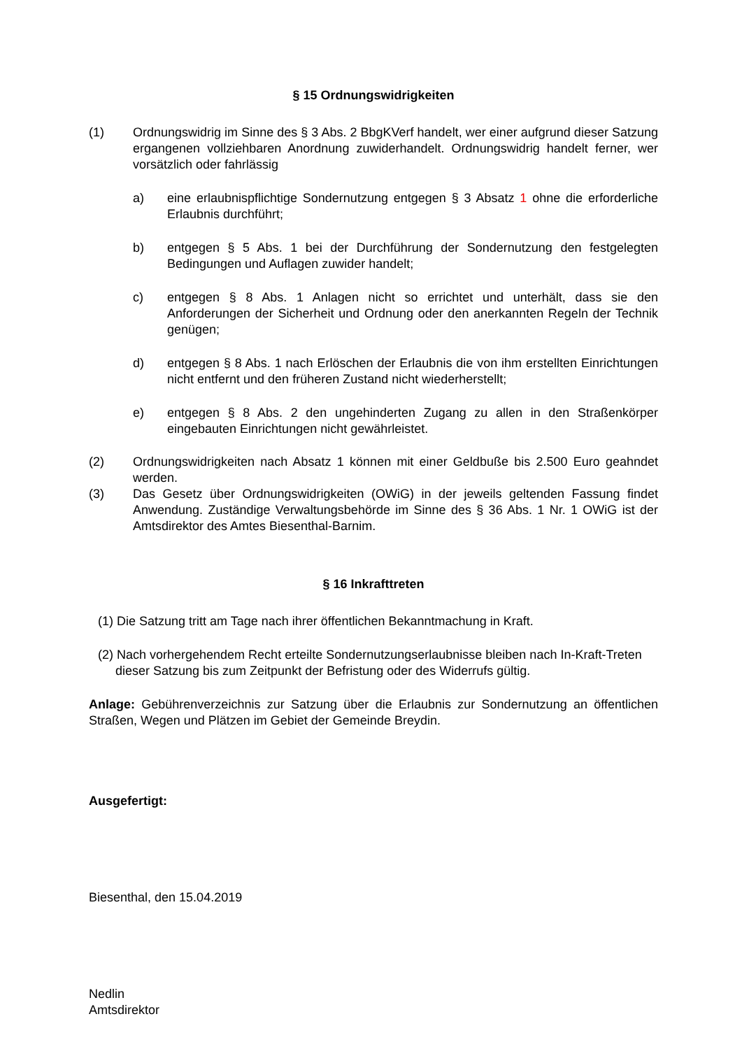§ 15 Ordnungswidrigkeiten
(1) Ordnungswidrig im Sinne des § 3 Abs. 2 BbgKVerf handelt, wer einer aufgrund dieser Satzung ergangenen vollziehbaren Anordnung zuwiderhandelt. Ordnungswidrig handelt ferner, wer vorsätzlich oder fahrlässig
a) eine erlaubnispflichtige Sondernutzung entgegen § 3 Absatz 1 ohne die erforderliche Erlaubnis durchführt;
b) entgegen § 5 Abs. 1 bei der Durchführung der Sondernutzung den festgelegten Bedingungen und Auflagen zuwider handelt;
c) entgegen § 8 Abs. 1 Anlagen nicht so errichtet und unterhält, dass sie den Anforderungen der Sicherheit und Ordnung oder den anerkannten Regeln der Technik genügen;
d) entgegen § 8 Abs. 1 nach Erlöschen der Erlaubnis die von ihm erstellten Einrichtungen nicht entfernt und den früheren Zustand nicht wiederherstellt;
e) entgegen § 8 Abs. 2 den ungehinderten Zugang zu allen in den Straßenkörper eingebauten Einrichtungen nicht gewährleistet.
(2) Ordnungswidrigkeiten nach Absatz 1 können mit einer Geldbuße bis 2.500 Euro geahndet werden.
(3) Das Gesetz über Ordnungswidrigkeiten (OWiG) in der jeweils geltenden Fassung findet Anwendung. Zuständige Verwaltungsbehörde im Sinne des § 36 Abs. 1 Nr. 1 OWiG ist der Amtsdirektor des Amtes Biesenthal-Barnim.
§ 16 Inkrafttreten
(1) Die Satzung tritt am Tage nach ihrer öffentlichen Bekanntmachung in Kraft.
(2) Nach vorhergehendem Recht erteilte Sondernutzungserlaubnisse bleiben nach In-Kraft-Treten dieser Satzung bis zum Zeitpunkt der Befristung oder des Widerrufs gültig.
Anlage: Gebührenverzeichnis zur Satzung über die Erlaubnis zur Sondernutzung an öffentlichen Straßen, Wegen und Plätzen im Gebiet der Gemeinde Breydin.
Ausgefertigt:
Biesenthal, den 15.04.2019
Nedlin
Amtsdirektor